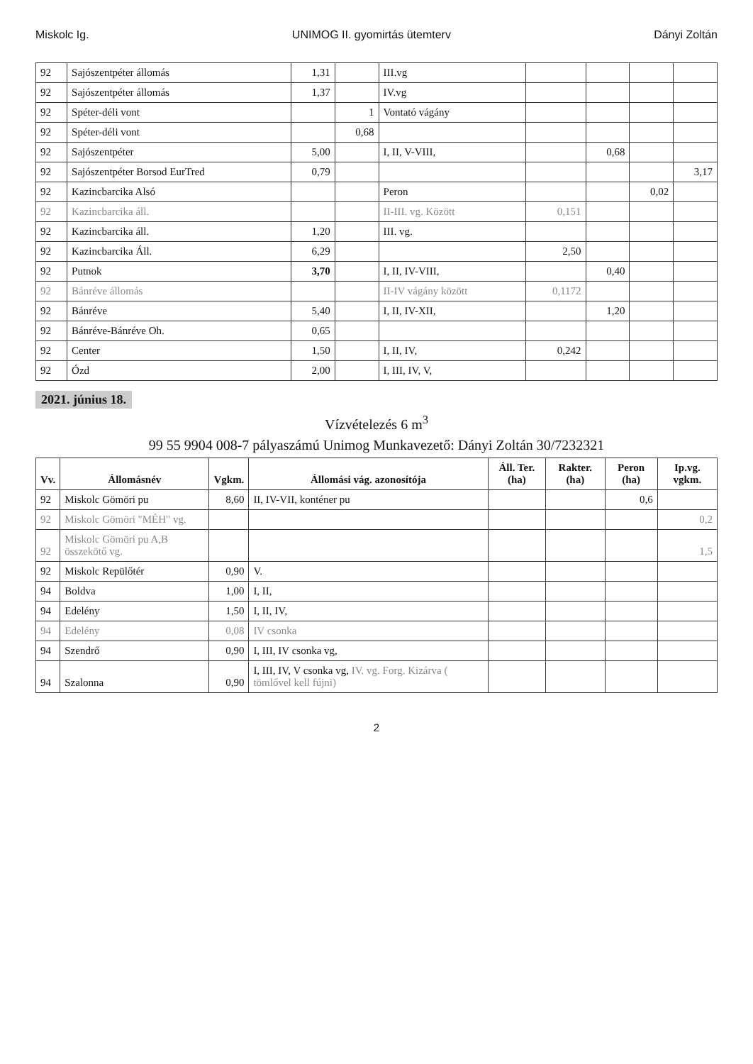Miskolc Ig. UNIMOG II. gyomirtás ütemterv Dányi Zoltán
| 92 | Sajószentpéter állomás | 1,31 | | III.vg | | | | |
| 92 | Sajószentpéter állomás | 1,37 | | IV.vg | | | | |
| 92 | Spéter-déli vont | | 1 | Vontató vágány | | | | |
| 92 | Spéter-déli vont | | 0,68 | | | | | |
| 92 | Sajószentpéter | 5,00 | | I, II, V-VIII, | | 0,68 | | |
| 92 | Sajószentpéter Borsod EurTred | 0,79 | | | | | | 3,17 |
| 92 | Kazincbarcika Alsó | | | Peron | | | 0,02 | |
| 92 | Kazincbarcika áll. | | | II-III. vg. Között | 0,151 | | | |
| 92 | Kazincbarcika áll. | 1,20 | | III. vg. | | | | |
| 92 | Kazincbarcika Áll. | 6,29 | | | 2,50 | | | |
| 92 | Putnok | 3,70 | | I, II, IV-VIII, | | 0,40 | | |
| 92 | Bánréve állomás | | | II-IV vágány között | 0,1172 | | | |
| 92 | Bánréve | 5,40 | | I, II, IV-XII, | | 1,20 | | |
| 92 | Bánréve-Bánréve Oh. | 0,65 | | | | | | |
| 92 | Center | 1,50 | | I, II, IV, | 0,242 | | | |
| 92 | Ózd | 2,00 | | I, III, IV, V, | | | | |
2021. június 18.
Vízvételezés 6 m<sup>3</sup>
99 55 9904 008-7 pályaszámú Unimog Munkavezető: Dányi Zoltán 30/7232321
| Vv. | Állomásnév | Vgkm. | Állomási vág. azonosítója | Áll. Ter. (ha) | Rakter. (ha) | Peron (ha) | Ip.vg. vgkm. |
| --- | --- | --- | --- | --- | --- | --- | --- |
| 92 | Miskolc Gömöri pu | 8,60 | II, IV-VII, konténer pu | | | 0,6 | |
| 92 | Miskolc Gömöri "MÉH" vg. | | | | | | 0,2 |
| 92 | Miskolc Gömöri pu A,B összekötő vg. | | | | | | 1,5 |
| 92 | Miskolc Repülőtér | 0,90 | V. | | | | |
| 94 | Boldva | 1,00 | I, II, | | | | |
| 94 | Edelény | 1,50 | I, II, IV, | | | | |
| 94 | Edelény | 0,08 | IV csonka | | | | |
| 94 | Szendrő | 0,90 | I, III, IV csonka vg, | | | | |
| 94 | Szalonna | 0,90 | I, III, IV, V csonka vg, IV. vg. Forg. Kizárva ( tömlővel kell fújni) | | | | |
2